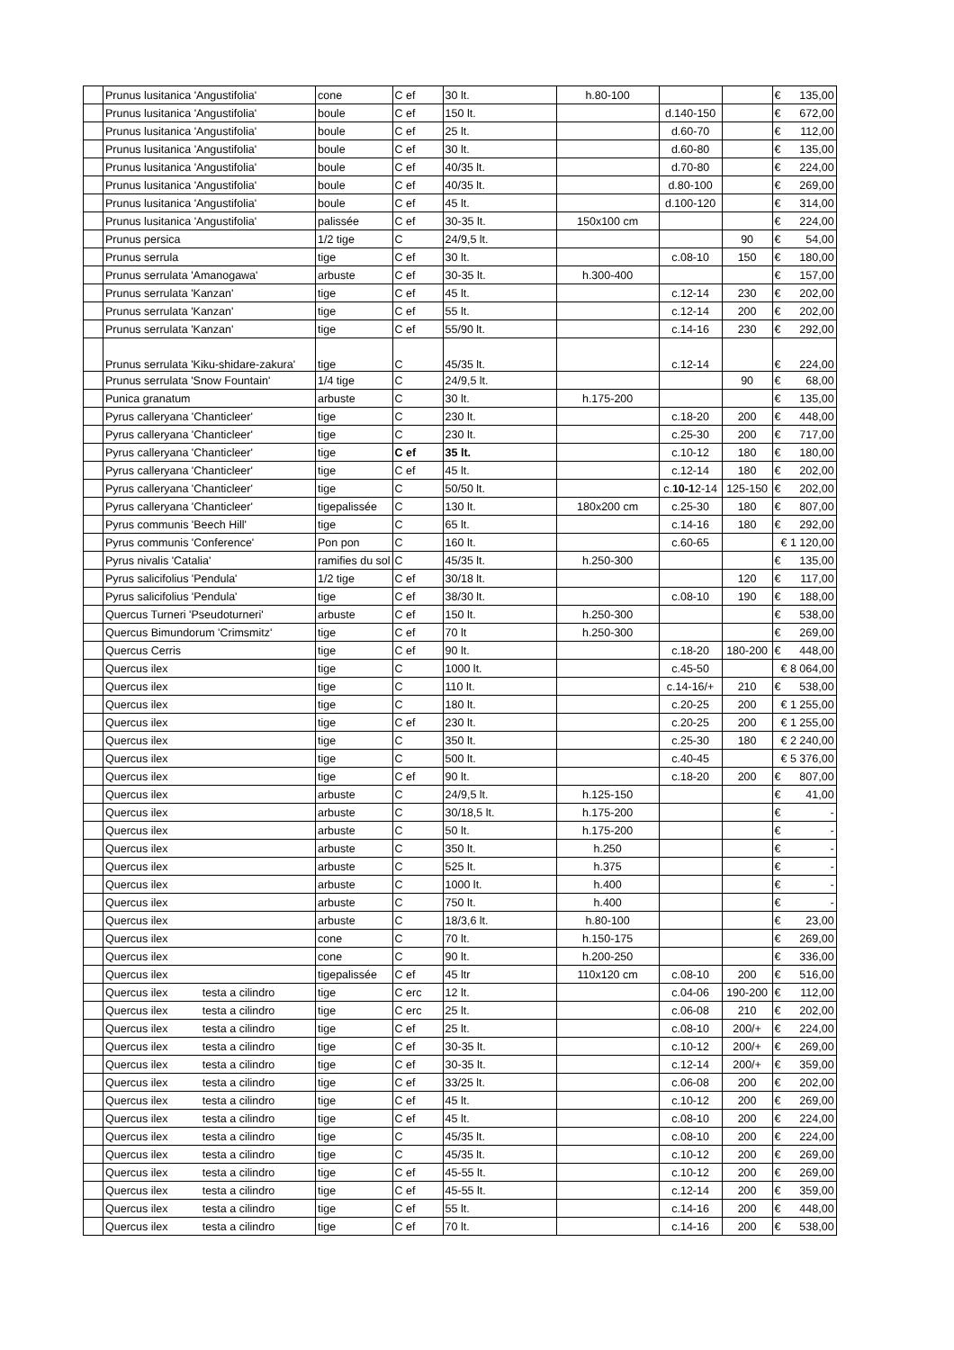| | Prunus lusitanica 'Angustifolia' | cone | C ef | 30 lt. | h.80-100 | | | € | 135,00 |
| | Prunus lusitanica 'Angustifolia' | boule | C ef | 150 lt. | | d.140-150 | | € | 672,00 |
| | Prunus lusitanica 'Angustifolia' | boule | C ef | 25 lt. | | d.60-70 | | € | 112,00 |
| | Prunus lusitanica 'Angustifolia' | boule | C ef | 30 lt. | | d.60-80 | | € | 135,00 |
| | Prunus lusitanica 'Angustifolia' | boule | C ef | 40/35 lt. | | d.70-80 | | € | 224,00 |
| | Prunus lusitanica 'Angustifolia' | boule | C ef | 40/35 lt. | | d.80-100 | | € | 269,00 |
| | Prunus lusitanica 'Angustifolia' | boule | C ef | 45 lt. | | d.100-120 | | € | 314,00 |
| | Prunus lusitanica 'Angustifolia' | palissée | C ef | 30-35 lt. | 150x100 cm | | | € | 224,00 |
| | Prunus persica | 1/2 tige | C | 24/9,5 lt. | | | 90 | € | 54,00 |
| | Prunus serrula | tige | C ef | 30 lt. | | c.08-10 | 150 | € | 180,00 |
| | Prunus serrulata 'Amanogawa' | arbuste | C ef | 30-35 lt. | h.300-400 | | | € | 157,00 |
| | Prunus serrulata 'Kanzan' | tige | C ef | 45 lt. | | c.12-14 | 230 | € | 202,00 |
| | Prunus serrulata 'Kanzan' | tige | C ef | 55 lt. | | c.12-14 | 200 | € | 202,00 |
| | Prunus serrulata 'Kanzan' | tige | C ef | 55/90 lt. | | c.14-16 | 230 | € | 292,00 |
| | Prunus serrulata 'Kiku-shidare-zakura' | tige | C | 45/35 lt. | | c.12-14 | | € | 224,00 |
| | Prunus serrulata 'Snow Fountain' | 1/4 tige | C | 24/9,5 lt. | | | 90 | € | 68,00 |
| | Punica granatum | arbuste | C | 30 lt. | h.175-200 | | | € | 135,00 |
| | Pyrus calleryana 'Chanticleer' | tige | C | 230 lt. | | c.18-20 | 200 | € | 448,00 |
| | Pyrus calleryana 'Chanticleer' | tige | C | 230 lt. | | c.25-30 | 200 | € | 717,00 |
| | Pyrus calleryana 'Chanticleer' | tige | C ef | 35 lt. | | c.10-12 | 180 | € | 180,00 |
| | Pyrus calleryana 'Chanticleer' | tige | C ef | 45 lt. | | c.12-14 | 180 | € | 202,00 |
| | Pyrus calleryana 'Chanticleer' | tige | C | 50/50 lt. | | c. 10-1 2-14 | 125-150 | € | 202,00 |
| | Pyrus calleryana 'Chanticleer' | tigepalissée | C | 130 lt. | 180x200 cm | c.25-30 | 180 | € | 807,00 |
| | Pyrus communis 'Beech Hill' | tige | C | 65 lt. | | c.14-16 | 180 | € | 292,00 |
| | Pyrus communis 'Conference' | Pon pon | C | 160 lt. | | c.60-65 | | € 1 120,00 | |
| | Pyrus nivalis 'Catalia' | ramifies du sol | C | 45/35 lt. | h.250-300 | | | € | 135,00 |
| | Pyrus salicifolius 'Pendula' | 1/2 tige | C ef | 30/18 lt. | | | 120 | € | 117,00 |
| | Pyrus salicifolius 'Pendula' | tige | C ef | 38/30 lt. | | c.08-10 | 190 | € | 188,00 |
| | Quercus Turneri 'Pseudoturneri' | arbuste | C ef | 150 lt. | h.250-300 | | | € | 538,00 |
| | Quercus Bimundorum 'Crimsmitz' | tige | C ef | 70 lt | h.250-300 | | | € | 269,00 |
| | Quercus Cerris | tige | C ef | 90 lt. | | c.18-20 | 180-200 | € | 448,00 |
| | Quercus ilex | tige | C | 1000 lt. | | c.45-50 | | € 8 064,00 | |
| | Quercus ilex | tige | C | 110 lt. | | c.14-16/+ | 210 | € | 538,00 |
| | Quercus ilex | tige | C | 180 lt. | | c.20-25 | 200 | € 1 255,00 | |
| | Quercus ilex | tige | C ef | 230 lt. | | c.20-25 | 200 | € 1 255,00 | |
| | Quercus ilex | tige | C | 350 lt. | | c.25-30 | 180 | € 2 240,00 | |
| | Quercus ilex | tige | C | 500 lt. | | c.40-45 | | € 5 376,00 | |
| | Quercus ilex | tige | C ef | 90 lt. | | c.18-20 | 200 | € | 807,00 |
| | Quercus ilex | arbuste | C | 24/9,5 lt. | h.125-150 | | | € | 41,00 |
| | Quercus ilex | arbuste | C | 30/18,5 lt. | h.175-200 | | | € | - |
| | Quercus ilex | arbuste | C | 50 lt. | h.175-200 | | | € | - |
| | Quercus ilex | arbuste | C | 350 lt. | h.250 | | | € | - |
| | Quercus ilex | arbuste | C | 525 lt. | h.375 | | | € | - |
| | Quercus ilex | arbuste | C | 1000 lt. | h.400 | | | € | - |
| | Quercus ilex | arbuste | C | 750 lt. | h.400 | | | € | - |
| | Quercus ilex | arbuste | C | 18/3,6 lt. | h.80-100 | | | € | 23,00 |
| | Quercus ilex | cone | C | 70 lt. | h.150-175 | | | € | 269,00 |
| | Quercus ilex | cone | C | 90 lt. | h.200-250 | | | € | 336,00 |
| | Quercus ilex | tigepalissée | C ef | 45 ltr | 110x120 cm | c.08-10 | 200 | € | 516,00 |
| | Quercus ilex testa a cilindro | tige | C erc | 12 lt. | | c.04-06 | 190-200 | € | 112,00 |
| | Quercus ilex testa a cilindro | tige | C erc | 25 lt. | | c.06-08 | 210 | € | 202,00 |
| | Quercus ilex testa a cilindro | tige | C ef | 25 lt. | | c.08-10 | 200/+ | € | 224,00 |
| | Quercus ilex testa a cilindro | tige | C ef | 30-35 lt. | | c.10-12 | 200/+ | € | 269,00 |
| | Quercus ilex testa a cilindro | tige | C ef | 30-35 lt. | | c.12-14 | 200/+ | € | 359,00 |
| | Quercus ilex testa a cilindro | tige | C ef | 33/25 lt. | | c.06-08 | 200 | € | 202,00 |
| | Quercus ilex testa a cilindro | tige | C ef | 45 lt. | | c.10-12 | 200 | € | 269,00 |
| | Quercus ilex testa a cilindro | tige | C ef | 45 lt. | | c.08-10 | 200 | € | 224,00 |
| | Quercus ilex testa a cilindro | tige | C | 45/35 lt. | | c.08-10 | 200 | € | 224,00 |
| | Quercus ilex testa a cilindro | tige | C | 45/35 lt. | | c.10-12 | 200 | € | 269,00 |
| | Quercus ilex testa a cilindro | tige | C ef | 45-55 lt. | | c.10-12 | 200 | € | 269,00 |
| | Quercus ilex testa a cilindro | tige | C ef | 45-55 lt. | | c.12-14 | 200 | € | 359,00 |
| | Quercus ilex testa a cilindro | tige | C ef | 55 lt. | | c.14-16 | 200 | € | 448,00 |
| | Quercus ilex testa a cilindro | tige | C ef | 70 lt. | | c.14-16 | 200 | € | 538,00 |